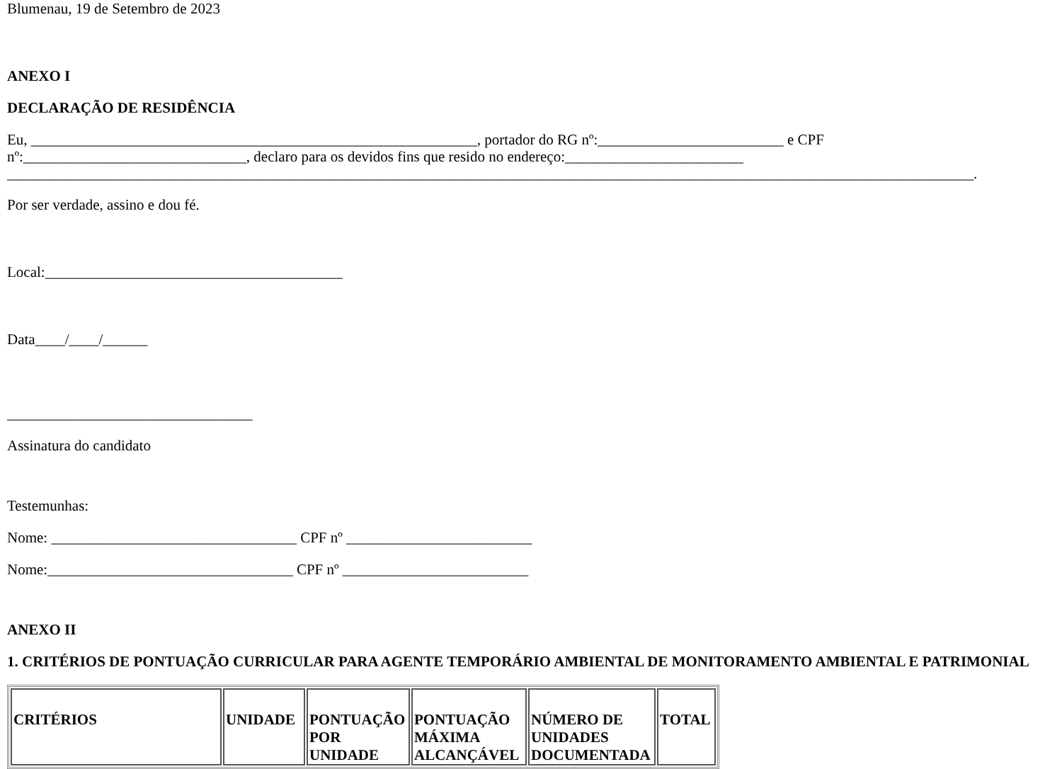Blumenau, 19 de Setembro de 2023
ANEXO I
DECLARAÇÃO DE RESIDÊNCIA
Eu, ____________________________________________________________, portador do RG nº:_________________________ e CPF nº:______________________________, declaro para os devidos fins que resido no endereço:________________________
__________________________________________________________________________________________________________________________________.
Por ser verdade, assino e dou fé.
Local:________________________________________
Data____/____/______
_________________________________
Assinatura do candidato
Testemunhas:
Nome: _________________________________ CPF nº _________________________
Nome:_________________________________ CPF nº _________________________
ANEXO II
1. CRITÉRIOS DE PONTUAÇÃO CURRICULAR PARA AGENTE TEMPORÁRIO AMBIENTAL DE MONITORAMENTO AMBIENTAL E PATRIMONIAL
| CRITÉRIOS | UNIDADE | PONTUAÇÃO POR UNIDADE | PONTUAÇÃO MÁXIMA ALCANÇÁVEL | NÚMERO DE UNIDADES DOCUMENTADA | TOTAL |
| --- | --- | --- | --- | --- | --- |